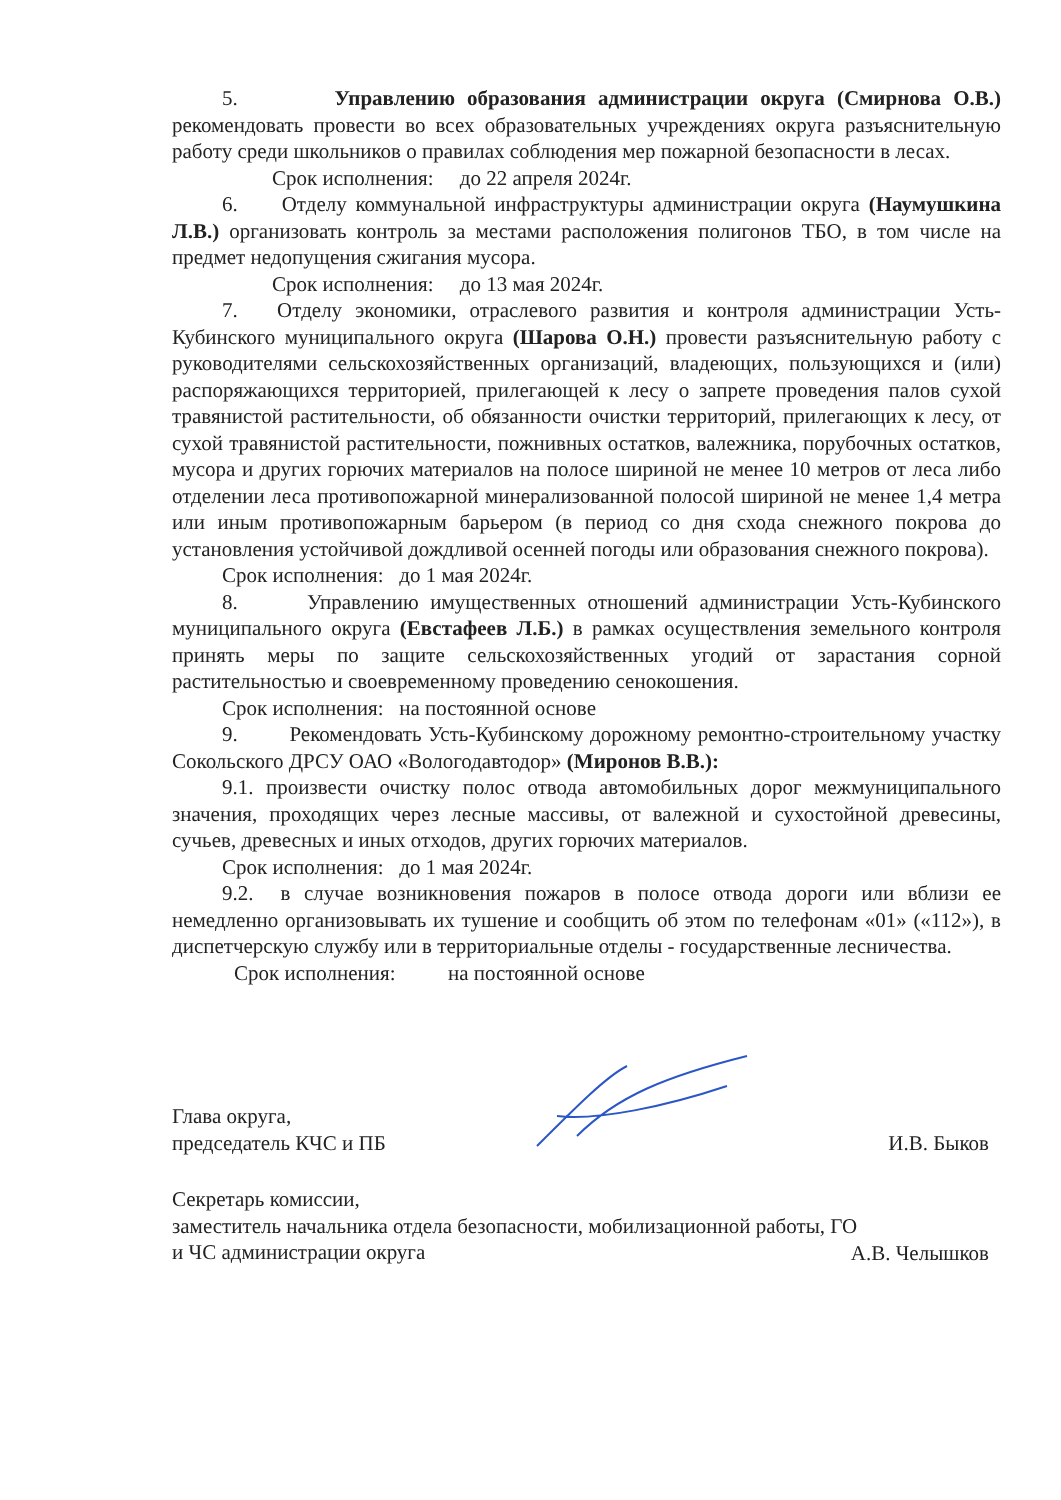5. Управлению образования администрации округа (Смирнова О.В.) рекомендовать провести во всех образовательных учреждениях округа разъяснительную работу среди школьников о правилах соблюдения мер пожарной безопасности в лесах.
Срок исполнения: до 22 апреля 2024г.
6. Отделу коммунальной инфраструктуры администрации округа (Наумушкина Л.В.) организовать контроль за местами расположения полигонов ТБО, в том числе на предмет недопущения сжигания мусора.
Срок исполнения: до 13 мая 2024г.
7. Отделу экономики, отраслевого развития и контроля администрации Усть-Кубинского муниципального округа (Шарова О.Н.) провести разъяснительную работу с руководителями сельскохозяйственных организаций, владеющих, пользующихся и (или) распоряжающихся территорией, прилегающей к лесу о запрете проведения палов сухой травянистой растительности, об обязанности очистки территорий, прилегающих к лесу, от сухой травянистой растительности, пожнивных остатков, валежника, порубочных остатков, мусора и других горючих материалов на полосе шириной не менее 10 метров от леса либо отделении леса противопожарной минерализованной полосой шириной не менее 1,4 метра или иным противопожарным барьером (в период со дня схода снежного покрова до установления устойчивой дождливой осенней погоды или образования снежного покрова).
Срок исполнения: до 1 мая 2024г.
8. Управлению имущественных отношений администрации Усть-Кубинского муниципального округа (Евстафеев Л.Б.) в рамках осуществления земельного контроля принять меры по защите сельскохозяйственных угодий от зарастания сорной растительностью и своевременному проведению сенокошения.
Срок исполнения: на постоянной основе
9. Рекомендовать Усть-Кубинскому дорожному ремонтно-строительному участку Сокольского ДРСУ ОАО «Вологодавтодор» (Миронов В.В.):
9.1. произвести очистку полос отвода автомобильных дорог межмуниципального значения, проходящих через лесные массивы, от валежной и сухостойной древесины, сучьев, древесных и иных отходов, других горючих материалов.
Срок исполнения: до 1 мая 2024г.
9.2. в случае возникновения пожаров в полосе отвода дороги или вблизи ее немедленно организовывать их тушение и сообщить об этом по телефонам «01» («112»), в диспетчерскую службу или в территориальные отделы - государственные лесничества.
Срок исполнения: на постоянной основе
Глава округа,
председатель КЧС и ПБ
И.В. Быков
Секретарь комиссии,
заместитель начальника отдела безопасности, мобилизационной работы, ГО
и ЧС администрации округа
А.В. Челышков